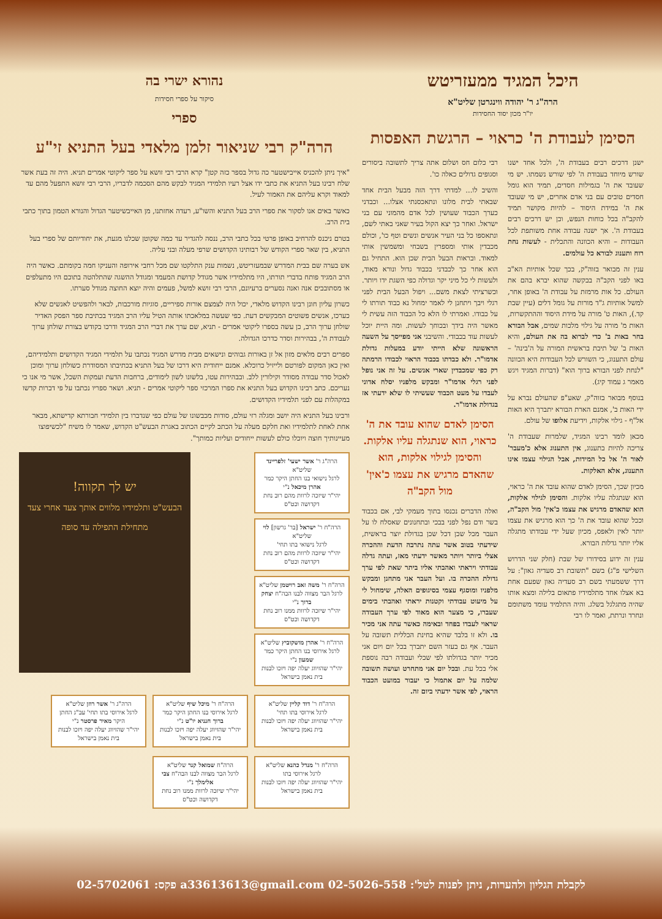היכל המגיד ממעזריטש
הרה"ג ר' יהודה ווינגרטן שליט"א
יו"ר מכון יסוד החסידות
הסימן לעבודת ה' כראוי – הרגשת האפסות
ישנן דרכים רבים בעבודת ה', ולכל אחד ישנו שורש מיוחד בעבודת ה' לפי שורש נשמתו. יש מי שעובד את ה' בגמילות חסדים, תמיד הוא גומל חסדים טובים עם בני אדם אחרים, יש מי שעובד את ה' במידת היסוד – להיות מקושר תמיד להקב"ה בכל כוחות הנפש, וכן יש דרכים רבים בעבודת ה'. אך ישנה עבודה אחת משותפת לכל העבודות – והיא הכוונה והתכלית - לעשות נחת רוח ותענוג לבורא כל עולמים.
ענין זה מבואר בזוה"ק, בכך שכל אותיות הא"ב באו לפני הקב"ה בבקשה שהוא יברא בהם את העולם. כל אות מרמזת על עבודת ה' באופן אחר, למשל אותיות ג"ד מורות על גומל דלים (עיין שבת קד.), האות ט' מורה על מידת היסוד וההתקשרות, האות מ' מורה על גילוי מלכות שמים, אבל הבורא בחר באות ב' כדי לברוא בה את העולם, והיא האות ב' של תיבת בראשית המורה על ה'בינה' – עולם התענוג, כי השורש לכל העבודות היא הכוונה "לנחת לפני הבורא ברוך הוא" (דברות המגיד ויגש מאמר ג עמוד קיג).
בנוסף מבואר בזוה"ק, שאע"פ שהעולם נברא על ידי האות ב', אמנם הארת הבורא יתברך היא האות אל"ף - גילוי אלקות, וידיעת אלופו של עולם.
מכאן לומד רבינו המגיד, שלמרות שעבודת ה' צריכה להיות בתענוג, אין התענוג אלא כ'מעבר' לאור ה' אל כל המידות, אבל הגילוי עצמו אינו התענוג, אלא האלקות.
מכיון שכך, הסימן לאדם שהוא עובד את ה' כראוי, הוא שנתגלה עליו אלקות. והסימן לגילוי אלקות, הוא שהאדם מרגיש את עצמו כ'אין' מול הקב"ה, וככל שהוא עובד את ה' כך הוא מרגיש את עצמו יותר לאין ולאפס, מכיון שעל ידי עבודתו מתגלה אליו יותר גדלות הבורא.
ענין זה ידוע בסידורו של שבת (חלק שני הדרוש השלישי פ"ג) בשם "תשובת רב סעדיה גאון": על דרך ששמעתי בשם רב סעדיה גאון שפעם אחת בא אצלו אחד מתלמידיו פתאום בלילה ומצא אותו שהיה מתגלגל בשלג. והיה התלמיד עומד משתומם ונחרד ונרתת, ואמר לו רבי
רבי כלום חס ושלום אתה צריך לתשובה ביסורים וסגופים גדולים כאלה כו'.
והשיב לו... למדתי דרך הזה מבעל הבית אחד שבאתי לבית מלונו ונתאכסנתי אצלו... וכבדני כערך הכבוד שעושין לכל אדם מהמוני עם בני ישראל. ואחר כך יצא הקול בעיר שאני באתי לשם, ונתאספו כל בני העיר אנשים ונשים וטף כו', וכולם מכבדין אותי ומספרין בשבחי ומשמשין אותי למאוד. ובראות הבעל הבית שכן הוא. התחיל גם הוא אחר כך לכבדני בכבוד גדול ונורא מאוד, ולעשות לי כל מיני יקר וגדולה כפי השגת ידו ויותר. וכשרציתי לצאת משם... ויפול הבעל הבית לפני רגלי ויבך ויתחנן לי לאמר ימחול נא כבוד תורתו לי על כבודו. ואמרתי לו הלא כל הכבוד הזה עשית לי מאשר היה בידך ובכוחך לעשות. ומה היית יוכל לעשות עוד בכבודי. והשיבני אני מפייסך על השעה הראשונה שלא הייתי יודע במעלות גדולת אדמו"ר. ולא כבדתו בכבוד הראוי לכבודו הרמתה רק כפי שמכבדין שארי אנשים. על זה אני נופל לפני רגלי אדמו"ר ומבקש מלפניו יסלח אדוני לעבדו על מעט הכבוד שעשיתי לו שלא ידעתי אז בגדולת אדמו"ר.
הסימן לאדם שהוא עובד את ה' כראוי, הוא שנתגלה עליו אלקות. והסימן לגילוי אלקות, הוא שהאדם מרגיש את עצמו כ'אין' מול הקב"ה
ואלה הדברים נכנסו בתוך מעמקי לבי, אם בכבוד בשר ודם נפל לפני בבכי ובתחנונים שאסלח לו על העבר מכל שכן דכל שכן בגדולת יוצר בראשית, שידעתי בטוב אשר עתה נתרבה הדעת וההכרה אצלי ביותר ויותר מאשר ידעתי מאז, ועתה גדלה עבודתי ויראתי ואהבתי אליו ביתר שאת לפי ערך גדולת ההכרה בו. ועל העבר אני מתחנן ומבקש מלפניו ומוסגף עצמי בסיגופים האלה, שימחול לי על מיעוט עבודתי וקטנות יראתי ואהבתי בימים שעברו, כי מצער הוא מאוד לפי ערך העבודה שראוי לעבדו בפחד ובאימה כאשר עתה אני מכיר בו. ולא זו בלבד שהיא בחינת הכללית תשובה על העבר. אף גם בעזר השם יתברך בכל יום ויום אני מכיר יותר בגדולתו לפי שכלי ועבודה רבה נוספת אלי בכל עת. ובכל יום אני מתחרט ועושה תשובה שלמה על יום אתמול כי יעבור במועט הכבוד הראוי, לפי אשר ידעתי ביום זה.
נהורא ישרי בה
סיקור על ספרי חסידות
ספרי
הרה"ק רבי שניאור זלמן מלאדי בעל התניא זי"ע
"איך ניתן להכניס אייבישטער כה גדול בספר כזה קטן" קרא הרבי רבי זושא על ספר ליקוטי אמרים תניא. היה זה בעת אשר שלח רבינו בעל התניא את כתבי ידו אצל רעיו תלמידי המגיד לבקש מהם הסכמה לדבריו, הרבי רבי זושא התפעל מהם עד למאוד וקרא עליהם את האמור לעיל.
כאשר באים אנו לסקור את ספרי הרב בעל התניא והשו"ע, רעדה אחזתנו, מן האייבשיטער הגדול והנורא הטמון בתוך כתבי בית הרב.
בטרם ניכנס להרחיב באופן פרטי בכל כתבי הרב, ננסה להגדיר עד כמה שקוטן שכלנו מגעת, את יחודיותם של ספרי בעל התניא, בין שאר ספרי הקודש של רבותינו הקדושים שרפי מעלה ובני עליה.
אש בערה שם בבית המדרש שבמעזריטש, נשמות ענק התלקטו שם מכל רחבי אירופה והעניקו חמה בקומתם. כאשר היה הרב המגיד פותח בדברי תורתו, היו מתלמידיו אשר מגודל קדושת המעמד ומגודל ההשגה שהתלהטה בתוכם היו מתעלפים או מסתובבים אנה ואנה נסערים ברעיונם, הרבי רבי זושא למשל, פעמים והיה יוצא החוצה מגודל סערתו.
כשרון עליון חונן רבינו הקדוש מלאדי, יכול היה לצמצם אורות ספיריים, סוגיות מורכבות, לבאר ולהפשיט לאנשים שלא כערכו, אנשים פשוטים המבקשים דעת. כפי שעשה במלאכתו אותה הטיל עליו הרב המגיד בכתיבת ספר הפסק האדיר שולחן ערוך הרב, כן עשה בספרו ליקוטי אמרים - תניא, שם ערך את דברי הרב המגיד ודרכו בקודש בצורת שולחן ערוך לעבודת ה', בבהירות וסדר כדרכו הגדולה.
ספרים רבים מלאים מזון אל זן באורות גבוהים ונישאים מבית מדרש המגיד נכתבו על תלמידי המגיד הקדושים ותלמידיהם, ואין כאן המקום לפורטם ולייזיל כרוכלא. אמנם ייחודית היא דרכו של בעל התניא בכתיבתו המסודרת כשולחן ערוך ומוכן לאכול סדר עבודה מסודר וקילורין ללב. ובבהירות עטו, בלשונו לשון לימודים, ברחבות הדעת ועמקות השכל, אשר מי אנו כי נעריכם. כתב רבינו הקדוש בעל התניא את ספרו המרכזי ספר ליקוטי אמרים - תניא. ושאר ספריו נכתבו על פי דברות קדשו במקהלות עם לפני תלמידיו הקדושים.
ורבינו בעל התניא היה יושב ומגלה רזי עולם, סודות מכבשונו של עולם כפי שנדברו בין תלמידי חבורתא קדישתא, מבאר אחת לאחת לתלמידיו ואת חלקם מעלה על הכתב לקיים הכתוב באגרת הבעש"ט הקדוש, שאמר לו משיח "לכשיפוצו מעיינותיך חוצה ויוכלו כולם לעשות ייחודים ועליות כמותך".
הרה"ג ר' אשר ישעי' זלפריינד שליט"א
לרגל נישואי בנו החתן היקר כמר אהרן מיכאל נ"י
יהי"ר שיזכה לרוות מהם רוב נחת דקדושה וכט"ס
הרה"ח ר' ישראל [בר' גרשון] לוי שליט"א
לרגל נישואי בתו תחי'
יהי"ר שיזכה לרוות מהם רוב נחת דקדושה וכט"ס
הרה"ח ר' משה זאב רויטמן שליט"א
לרגל הבר מצווה לבנו הבה"ח יצחק ברוך נ"י
יהי"ר שיזכה לרוות ממנו רוב נחת דקדושה וכט"ס
הרה"ח ר' אהרן מושקוביץ שליט"א
לרגל אירוסי בנו החתן היקר כמר שמעון נ"י
יהי"ר שהזיווג יעלה יפה ויזכו לבנות בית נאמן בישראל
יש לך תקווה!
הבעש"ט ותלמידיו מלווים אותך צעד אחרי צעד מתחילת התפילה עד סופה
הרה"ח ר' דוד קליין שליט"א
לרגל אירוסי בתו תחי'
יהי"ר שהזיווג יעלה יפה ויזכו לבנות בית נאמן בישראל
הרה"ח ר' מיכל שיף שליט"א
לרגל אירוסי בנו החתן היקר כמר ברוך חנניא יו"ט נ"י
יהי"ר שהזיווג יעלה יפה ויזכו לבנות בית נאמן בישראל
הרה"ג ר' אשר רוזן שליט"א
לרגל אירוסי בתו תחי' עב"ג החתן היקר מאיר פרסטר נ"י
יהי"ר שהזיווג יעלה יפה ויזכו לבנות בית נאמן בישראל
הרה"ח ר' מנדל כהנא שליט"א
לרגל אירוסי בתו
יהי"ר שהזיווג יעלה יפה ויזכו לבנות בית נאמן בישראל
הרה"ח שמואל קנר שליט"א
לרגל הבר מצווה לבנו הבה"ח צבי אלימלך נ"י
יהי"ר שיזכה לרוות ממנו רוב נחת דקדושה וכט"ס
לקבלת הגליון ולהערות, ניתן לפנות לטל': 02-5026-558 a33613613@gmail.com פקס: 02-5702061